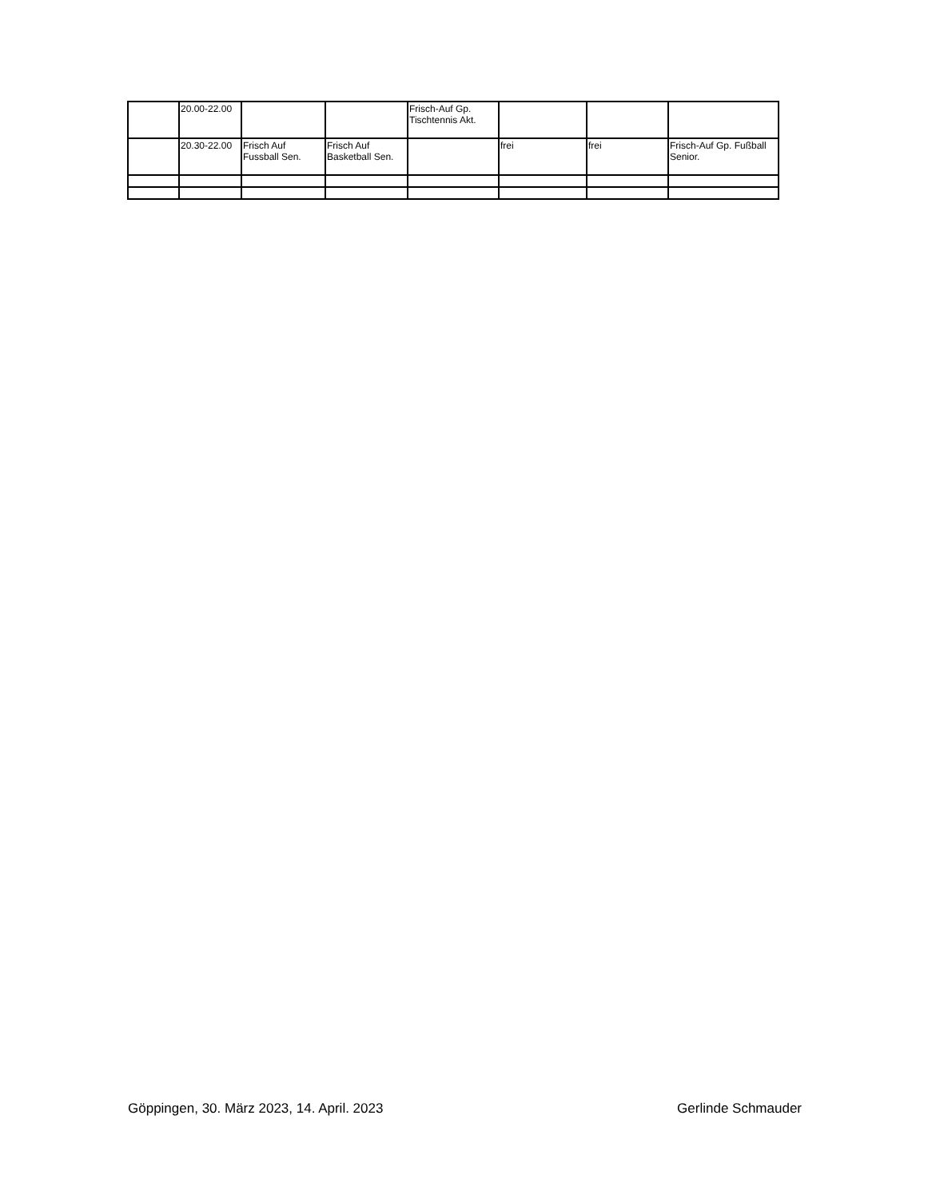| | 20.00-22.00 | | | Frisch-Auf Gp. Tischtennis Akt. | | | |
| | 20.30-22.00 | Frisch Auf Fussball Sen. | Frisch Auf Basketball Sen. | | frei | frei | Frisch-Auf Gp. Fußball Senior. |
Göppingen, 30. März 2023, 14. April. 2023 Gerlinde Schmauder